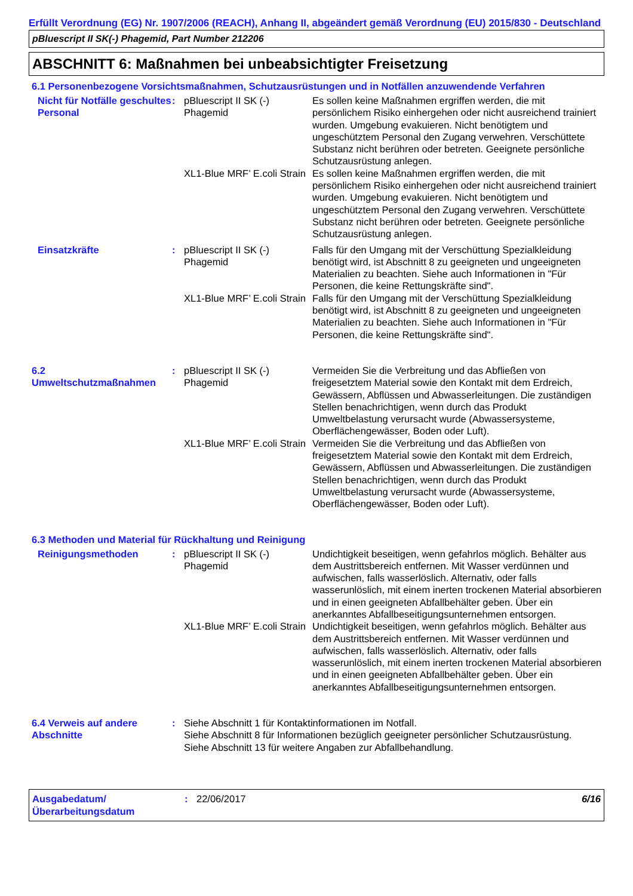Erfüllt Verordnung (EG) Nr. 1907/2006 (REACH), Anhang II, abgeändert gemäß Verordnung (EU) 2015/830 - Deutschland
pBluescript II SK(-) Phagemid, Part Number 212206
ABSCHNITT 6: Maßnahmen bei unbeabsichtigter Freisetzung
6.1 Personenbezogene Vorsichtsmaßnahmen, Schutzausrüstungen und in Notfällen anzuwendende Verfahren
Nicht für Notfälle geschultes Personal
: pBluescript II SK (-) Phagemid
Es sollen keine Maßnahmen ergriffen werden, die mit persönlichem Risiko einhergehen oder nicht ausreichend trainiert wurden. Umgebung evakuieren. Nicht benötigtem und ungeschütztem Personal den Zugang verwehren. Verschüttete Substanz nicht berühren oder betreten. Geeignete persönliche Schutzausrüstung anlegen.
XL1-Blue MRF’ E.coli Strain
Es sollen keine Maßnahmen ergriffen werden, die mit persönlichem Risiko einhergehen oder nicht ausreichend trainiert wurden. Umgebung evakuieren. Nicht benötigtem und ungeschütztem Personal den Zugang verwehren. Verschüttete Substanz nicht berühren oder betreten. Geeignete persönliche Schutzausrüstung anlegen.
Einsatzkräfte : pBluescript II SK (-) Phagemid
Falls für den Umgang mit der Verschüttung Spezialkleidung benötigt wird, ist Abschnitt 8 zu geeigneten und ungeeigneten Materialien zu beachten. Siehe auch Informationen in "Für Personen, die keine Rettungskräfte sind".
XL1-Blue MRF’ E.coli Strain
Falls für den Umgang mit der Verschüttung Spezialkleidung benötigt wird, ist Abschnitt 8 zu geeigneten und ungeeigneten Materialien zu beachten. Siehe auch Informationen in "Für Personen, die keine Rettungskräfte sind".
6.2 Umweltschutzmaßnahmen
: pBluescript II SK (-) Phagemid
Vermeiden Sie die Verbreitung und das Abfließen von freigesetztem Material sowie den Kontakt mit dem Erdreich, Gewässern, Abflüssen und Abwasserleitungen. Die zuständigen Stellen benachrichtigen, wenn durch das Produkt Umweltbelastung verursacht wurde (Abwassersysteme, Oberflächengewässer, Boden oder Luft).
XL1-Blue MRF’ E.coli Strain
Vermeiden Sie die Verbreitung und das Abfließen von freigesetztem Material sowie den Kontakt mit dem Erdreich, Gewässern, Abflüssen und Abwasserleitungen. Die zuständigen Stellen benachrichtigen, wenn durch das Produkt Umweltbelastung verursacht wurde (Abwassersysteme, Oberflächengewässer, Boden oder Luft).
6.3 Methoden und Material für Rückhaltung und Reinigung
Reinigungsmethoden : pBluescript II SK (-) Phagemid
Undichtigkeit beseitigen, wenn gefahrlos möglich. Behälter aus dem Austrittsbereich entfernen. Mit Wasser verdünnen und aufwischen, falls wasserlöslich. Alternativ, oder falls wasserunlöslich, mit einem inerten trockenen Material absorbieren und in einen geeigneten Abfallbehälter geben. Über ein anerkanntes Abfallbeseitigungsunternehmen entsorgen.
XL1-Blue MRF’ E.coli Strain
Undichtigkeit beseitigen, wenn gefahrlos möglich. Behälter aus dem Austrittsbereich entfernen. Mit Wasser verdünnen und aufwischen, falls wasserlöslich. Alternativ, oder falls wasserunlöslich, mit einem inerten trockenen Material absorbieren und in einen geeigneten Abfallbehälter geben. Über ein anerkanntes Abfallbeseitigungsunternehmen entsorgen.
6.4 Verweis auf andere Abschnitte
: Siehe Abschnitt 1 für Kontaktinformationen im Notfall.
Siehe Abschnitt 8 für Informationen bezüglich geeigneter persönlicher Schutzausrüstung.
Siehe Abschnitt 13 für weitere Angaben zur Abfallbehandlung.
Ausgabedatum/ Überarbeitungsdatum
: 22/06/2017 6/16